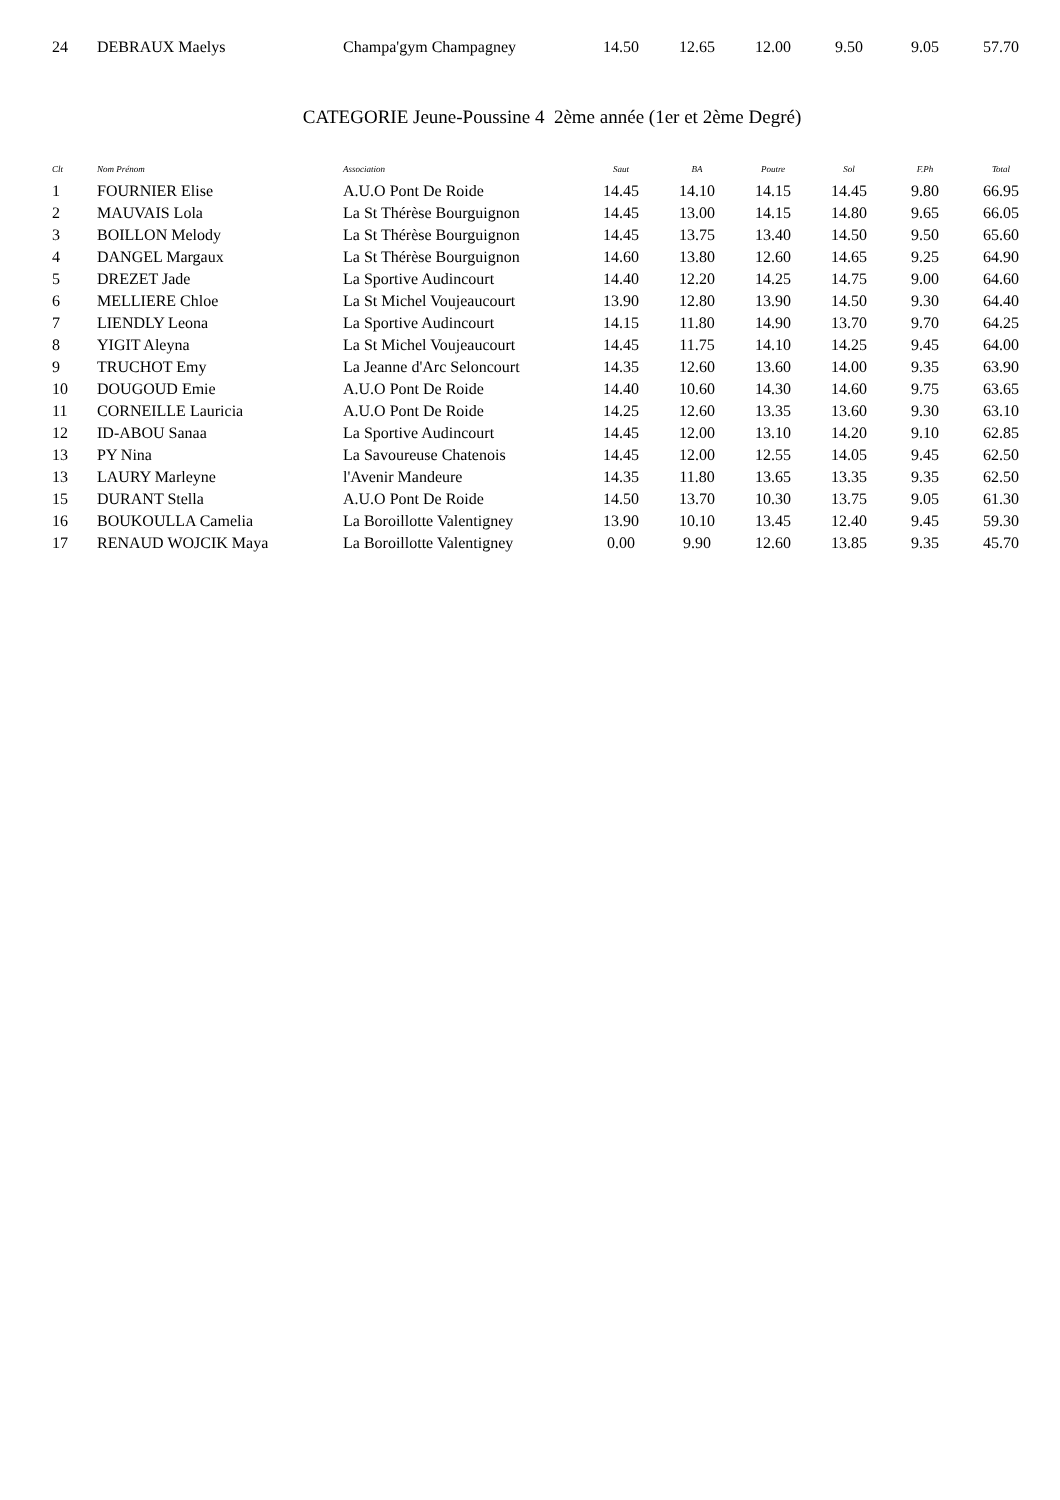| 24 | DEBRAUX Maelys | Champa'gym Champagney | 14.50 | 12.65 | 12.00 | 9.50 | 9.05 | 57.70 |
CATEGORIE Jeune-Poussine 4 2ème année (1er et 2ème Degré)
| Clt | Nom Prénom | Association | Saut | BA | Poutre | Sol | F.Ph | Total |
| --- | --- | --- | --- | --- | --- | --- | --- | --- |
| 1 | FOURNIER Elise | A.U.O Pont De Roide | 14.45 | 14.10 | 14.15 | 14.45 | 9.80 | 66.95 |
| 2 | MAUVAIS Lola | La St Thérèse Bourguignon | 14.45 | 13.00 | 14.15 | 14.80 | 9.65 | 66.05 |
| 3 | BOILLON Melody | La St Thérèse Bourguignon | 14.45 | 13.75 | 13.40 | 14.50 | 9.50 | 65.60 |
| 4 | DANGEL Margaux | La St Thérèse Bourguignon | 14.60 | 13.80 | 12.60 | 14.65 | 9.25 | 64.90 |
| 5 | DREZET Jade | La Sportive Audincourt | 14.40 | 12.20 | 14.25 | 14.75 | 9.00 | 64.60 |
| 6 | MELLIERE Chloe | La St Michel Voujeaucourt | 13.90 | 12.80 | 13.90 | 14.50 | 9.30 | 64.40 |
| 7 | LIENDLY Leona | La Sportive Audincourt | 14.15 | 11.80 | 14.90 | 13.70 | 9.70 | 64.25 |
| 8 | YIGIT Aleyna | La St Michel Voujeaucourt | 14.45 | 11.75 | 14.10 | 14.25 | 9.45 | 64.00 |
| 9 | TRUCHOT Emy | La Jeanne d'Arc Seloncourt | 14.35 | 12.60 | 13.60 | 14.00 | 9.35 | 63.90 |
| 10 | DOUGOUD Emie | A.U.O Pont De Roide | 14.40 | 10.60 | 14.30 | 14.60 | 9.75 | 63.65 |
| 11 | CORNEILLE Lauricia | A.U.O Pont De Roide | 14.25 | 12.60 | 13.35 | 13.60 | 9.30 | 63.10 |
| 12 | ID-ABOU Sanaa | La Sportive Audincourt | 14.45 | 12.00 | 13.10 | 14.20 | 9.10 | 62.85 |
| 13 | PY Nina | La Savoureuse Chatenois | 14.45 | 12.00 | 12.55 | 14.05 | 9.45 | 62.50 |
| 13 | LAURY Marleyne | l'Avenir Mandeure | 14.35 | 11.80 | 13.65 | 13.35 | 9.35 | 62.50 |
| 15 | DURANT Stella | A.U.O Pont De Roide | 14.50 | 13.70 | 10.30 | 13.75 | 9.05 | 61.30 |
| 16 | BOUKOULLA Camelia | La Boroillotte Valentigney | 13.90 | 10.10 | 13.45 | 12.40 | 9.45 | 59.30 |
| 17 | RENAUD WOJCIK Maya | La Boroillotte Valentigney | 0.00 | 9.90 | 12.60 | 13.85 | 9.35 | 45.70 |